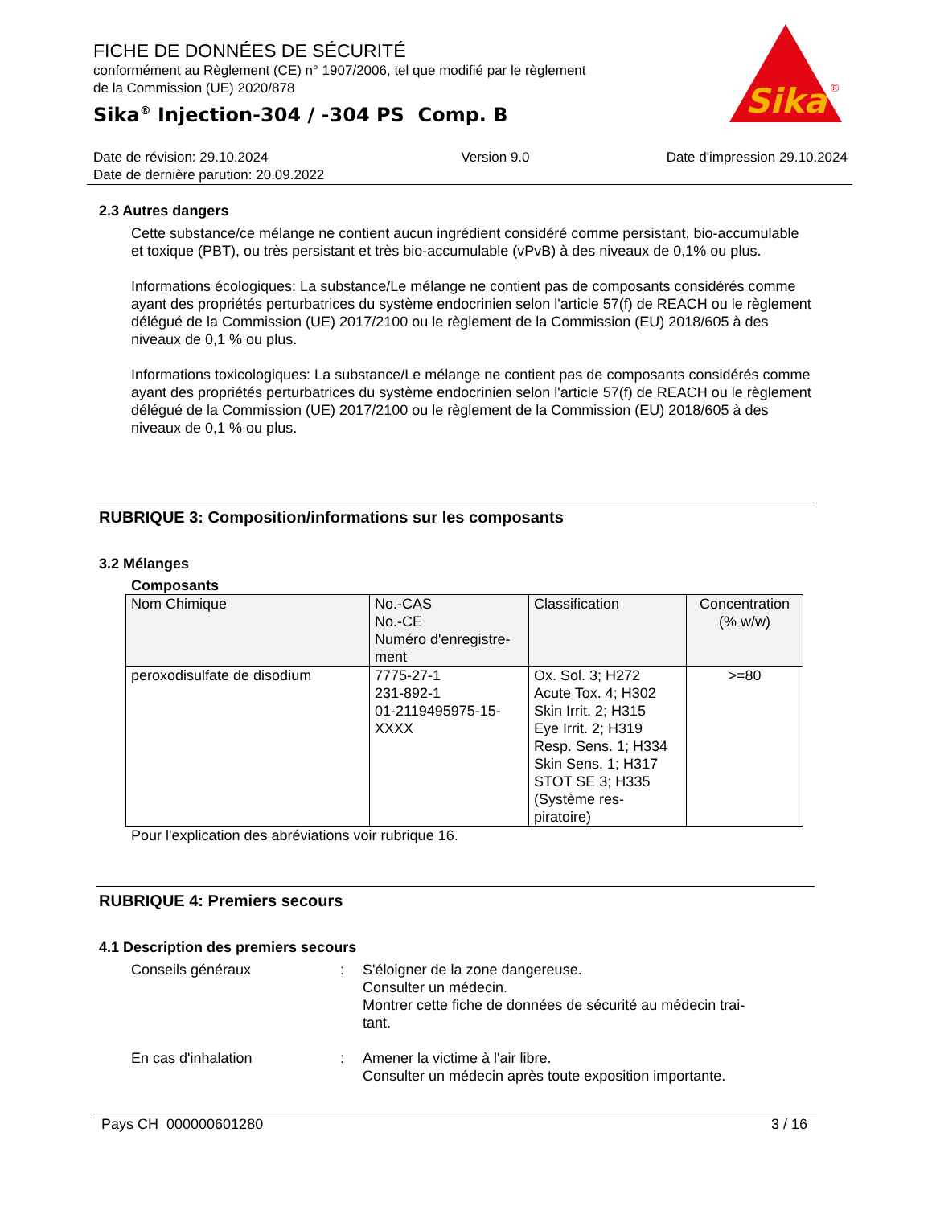FICHE DE DONNÉES DE SÉCURITÉ
conformément au Règlement (CE) n° 1907/2006, tel que modifié par le règlement
de la Commission (UE) 2020/878
Sika<sup>®</sup> Injection-304 / -304 PS Comp. B
Sika
®
Date de révision: 29.10.2024
Date de dernière parution: 20.09.2022
Version 9.0 Date d'impression 29.10.2024
2.3 Autres dangers
Cette substance/ce mélange ne contient aucun ingrédient considéré comme persistant, bio-accumulable et toxique (PBT), ou très persistant et très bio-accumulable (vPvB) à des niveaux de 0,1% ou plus.
Informations écologiques: La substance/Le mélange ne contient pas de composants considérés comme ayant des propriétés perturbatrices du système endocrinien selon l'article 57(f) de REACH ou le règlement délégué de la Commission (UE) 2017/2100 ou le règlement de la Commission (EU) 2018/605 à des niveaux de 0,1 % ou plus.
Informations toxicologiques: La substance/Le mélange ne contient pas de composants considérés comme ayant des propriétés perturbatrices du système endocrinien selon l'article 57(f) de REACH ou le règlement délégué de la Commission (UE) 2017/2100 ou le règlement de la Commission (EU) 2018/605 à des niveaux de 0,1 % ou plus.
RUBRIQUE 3: Composition/informations sur les composants
3.2 Mélanges
Composants
| Nom Chimique | No.-CAS No.-CE Numéro d'enregistre- ment | Classification | Concentration (% w/w) |
| --- | --- | --- | --- |
| peroxodisulfate de disodium | 7775-27-1 231-892-1 01-2119495975-15- XXXX | Ox. Sol. 3; H272 Acute Tox. 4; H302 Skin Irrit. 2; H315 Eye Irrit. 2; H319 Resp. Sens. 1; H334 Skin Sens. 1; H317 STOT SE 3; H335 (Système res- piratoire) | >=80 |
Pour l'explication des abréviations voir rubrique 16.
RUBRIQUE 4: Premiers secours
4.1 Description des premiers secours
Conseils généraux : S'éloigner de la zone dangereuse.
Consulter un médecin.
Montrer cette fiche de données de sécurité au médecin trai-
tant.
En cas d'inhalation : Amener la victime à l'air libre.
Consulter un médecin après toute exposition importante.
Pays CH 000000601280 3 / 16